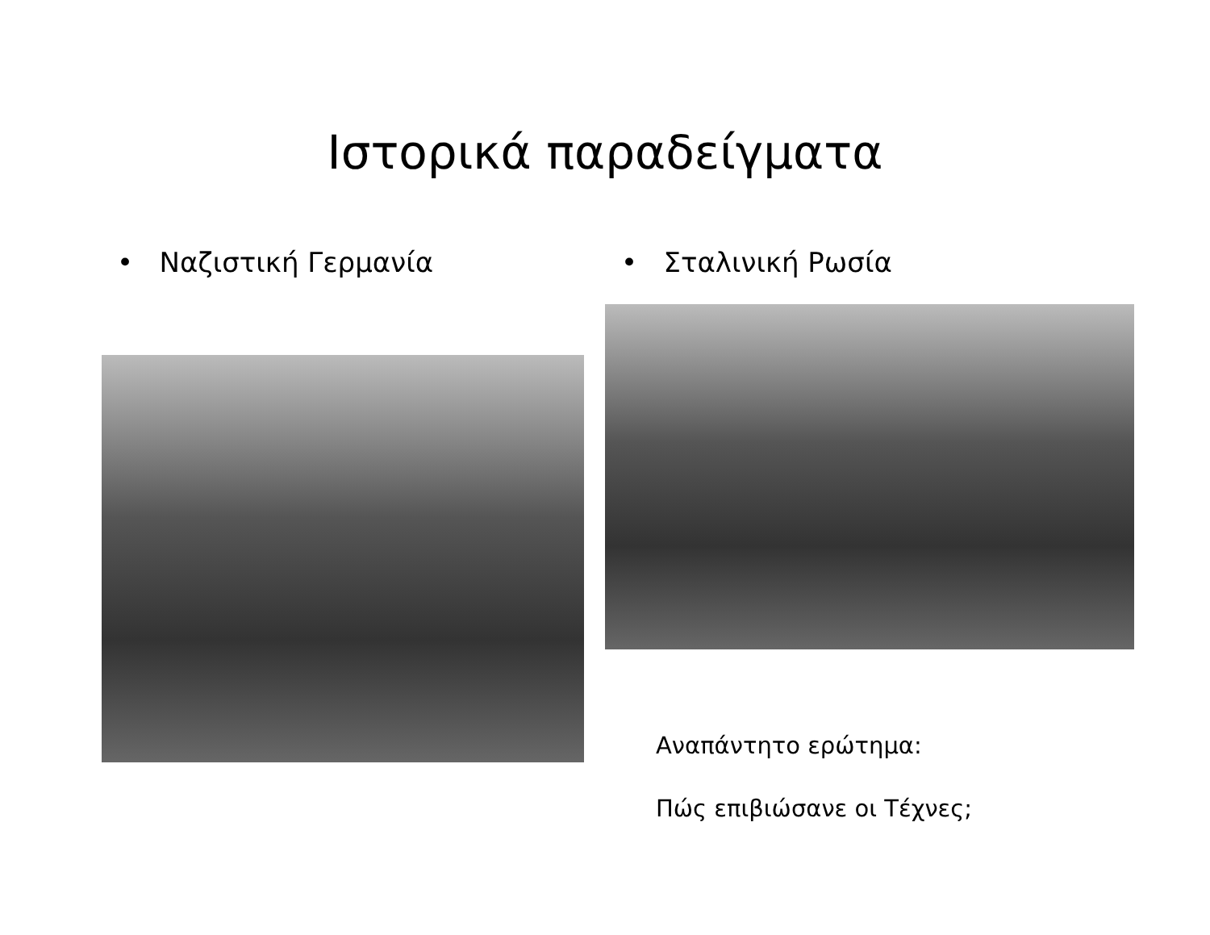Ιστορικά παραδείγματα
• Ναζιστική Γερμανία • Σταλινική Ρωσία
Αναπάντητο ερώτημα:
Πώς επιβιώσανε οι Τέχνες;